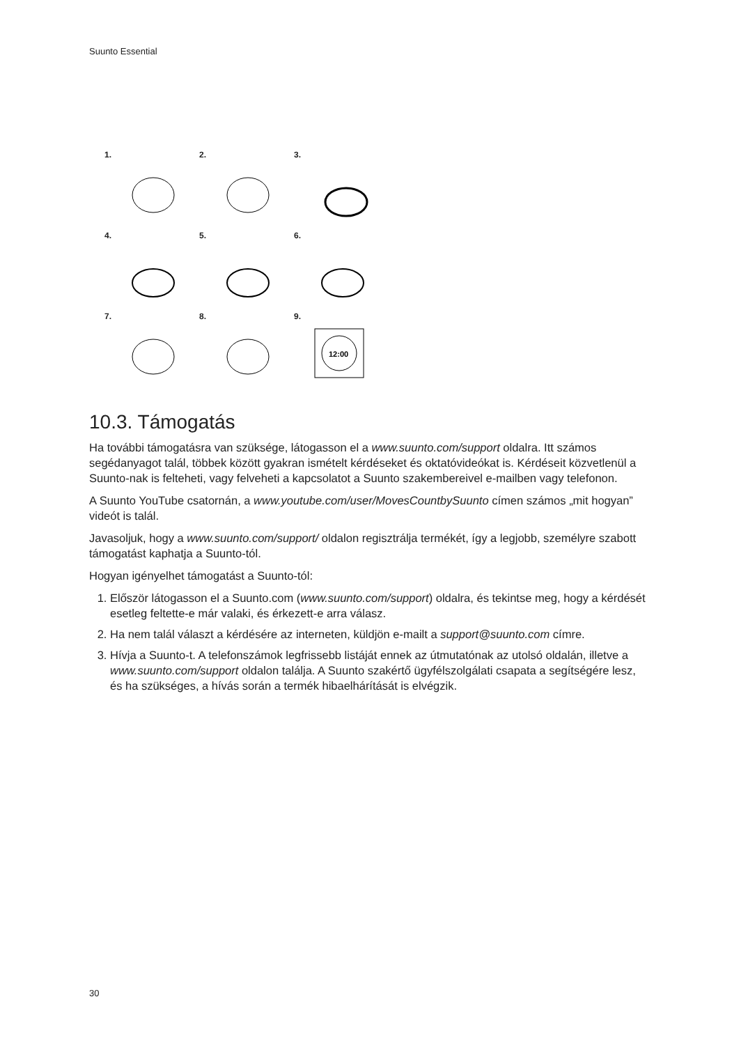Suunto Essential
1.
2.
3.
4.
5.
6.
7.
8.
9.
12:00
10.3. Támogatás
Ha további támogatásra van szüksége, látogasson el a www.suunto.com/support oldalra. Itt számos segédanyagot talál, többek között gyakran ismételt kérdéseket és oktatóvideókat is. Kérdéseit közvetlenül a Suunto-nak is felteheti, vagy felveheti a kapcsolatot a Suunto szakembereivel e-mailben vagy telefonon.
A Suunto YouTube csatornán, a www.youtube.com/user/MovesCountbySuunto címen számos „mit hogyan” videót is talál.
Javasoljuk, hogy a www.suunto.com/support/ oldalon regisztrálja termékét, így a legjobb, személyre szabott támogatást kaphatja a Suunto-tól.
Hogyan igényelhet támogatást a Suunto-tól:
1. Először látogasson el a Suunto.com (www.suunto.com/support) oldalra, és tekintse meg, hogy a kérdését esetleg feltette-e már valaki, és érkezett-e arra válasz.
2. Ha nem talál választ a kérdésére az interneten, küldjön e-mailt a support@suunto.com címre.
3. Hívja a Suunto-t. A telefonszámok legfrissebb listáját ennek az útmutatónak az utolsó oldalán, illetve a www.suunto.com/support oldalon találja. A Suunto szakértő ügyfélszolgálati csapata a segítségére lesz, és ha szükséges, a hívás során a termék hibaelhárítását is elvégzik.
30